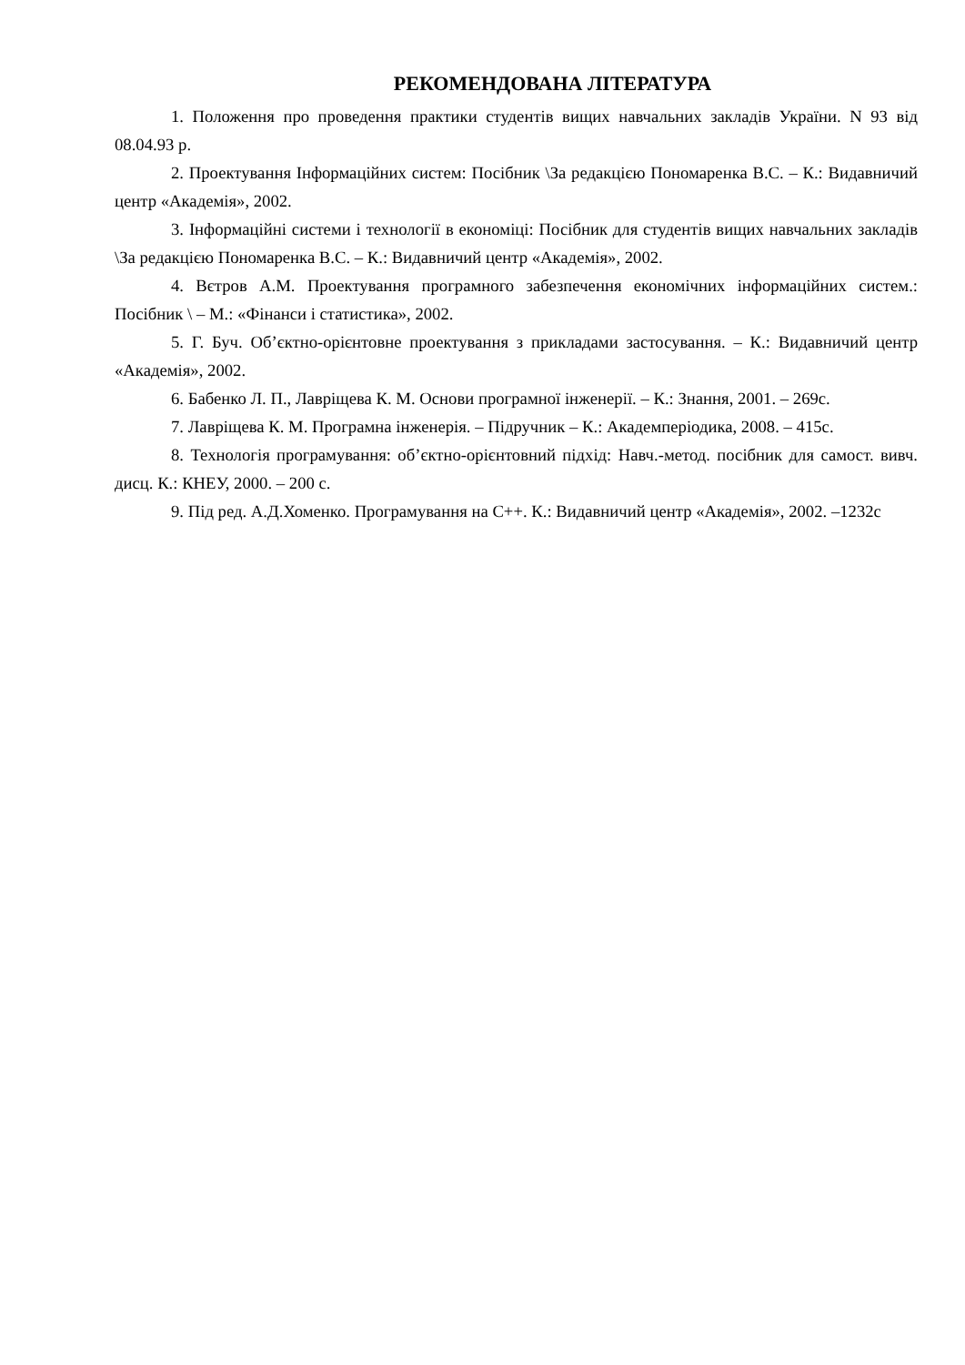РЕКОМЕНДОВАНА ЛІТЕРАТУРА
1. Положення про проведення практики студентів вищих навчальних закладів України. N 93 від 08.04.93 р.
2. Проектування Інформаційних систем: Посібник \За редакцією Пономаренка В.С. – К.: Видавничий центр «Академія», 2002.
3. Інформаційні системи і технології в економіці: Посібник для студентів вищих навчальних закладів \За редакцією Пономаренка В.С. – К.: Видавничий центр «Академія», 2002.
4. Вєтров А.М. Проектування програмного забезпечення економічних інформаційних систем.: Посібник \ – М.: «Фінанси і статистика», 2002.
5. Г. Буч. Об’єктно-орієнтовне проектування з прикладами застосування. – К.: Видавничий центр «Академія», 2002.
6. Бабенко Л. П., Лавріщева К. М. Основи програмної інженерії. – К.: Знання, 2001. – 269с.
7. Лавріщева К. М. Програмна інженерія. – Підручник – К.: Академперіодика, 2008. – 415с.
8. Технологія програмування: об’єктно-орієнтовний підхід: Навч.-метод. посібник для самост. вивч. дисц. К.: КНЕУ, 2000. – 200 с.
9. Під ред. А.Д.Хоменко. Програмування на С++. К.: Видавничий центр «Академія», 2002. –1232с